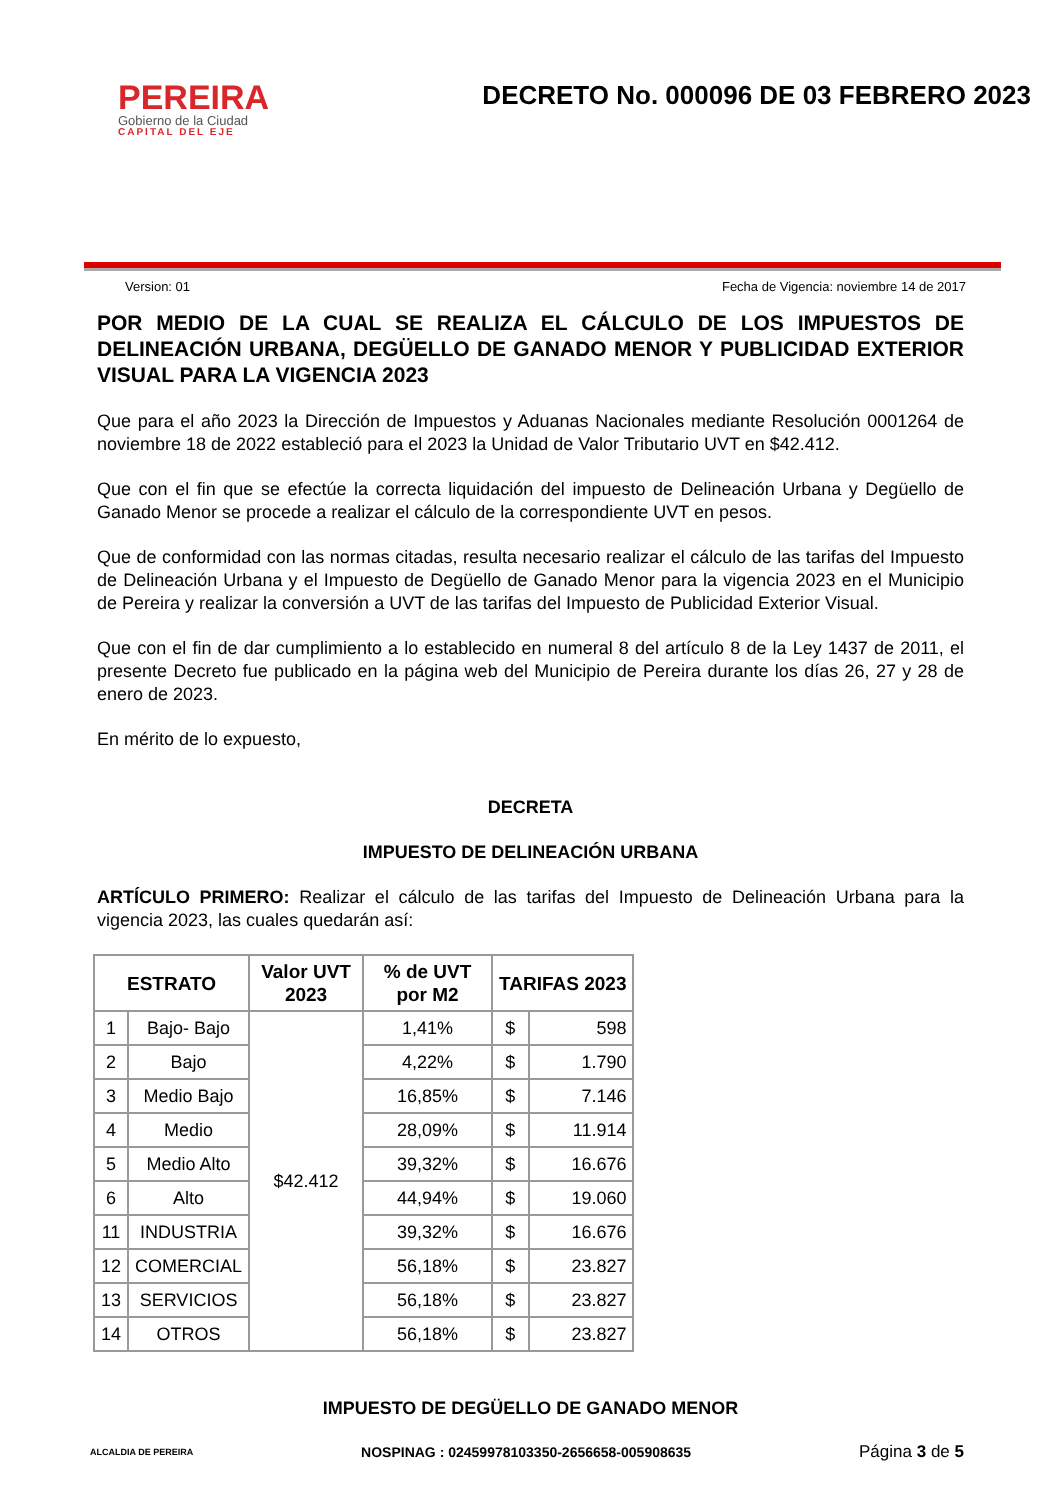PEREIRA
Gobierno de la Ciudad
CAPITAL DEL EJE
DECRETO No. 000096 DE 03 FEBRERO 2023
Version: 01 Fecha de Vigencia: noviembre 14 de 2017
POR MEDIO DE LA CUAL SE REALIZA EL CÁLCULO DE LOS IMPUESTOS DE DELINEACIÓN URBANA, DEGÜELLO DE GANADO MENOR Y PUBLICIDAD EXTERIOR VISUAL PARA LA VIGENCIA 2023
Que para el año 2023 la Dirección de Impuestos y Aduanas Nacionales mediante Resolución 0001264 de noviembre 18 de 2022 estableció para el 2023 la Unidad de Valor Tributario UVT en $42.412.
Que con el fin que se efectúe la correcta liquidación del impuesto de Delineación Urbana y Degüello de Ganado Menor se procede a realizar el cálculo de la correspondiente UVT en pesos.
Que de conformidad con las normas citadas, resulta necesario realizar el cálculo de las tarifas del Impuesto de Delineación Urbana y el Impuesto de Degüello de Ganado Menor para la vigencia 2023 en el Municipio de Pereira y realizar la conversión a UVT de las tarifas del Impuesto de Publicidad Exterior Visual.
Que con el fin de dar cumplimiento a lo establecido en numeral 8 del artículo 8 de la Ley 1437 de 2011, el presente Decreto fue publicado en la página web del Municipio de Pereira durante los días 26, 27 y 28 de enero de 2023.
En mérito de lo expuesto,
DECRETA
IMPUESTO DE DELINEACIÓN URBANA
ARTÍCULO PRIMERO: Realizar el cálculo de las tarifas del Impuesto de Delineación Urbana para la vigencia 2023, las cuales quedarán así:
| ESTRATO | | Valor UVT 2023 | % de UVT por M2 | TARIFAS 2023 | |
| --- | --- | --- | --- | --- | --- |
| 1 | Bajo- Bajo | $42.412 | 1,41% | $ | 598 |
| 2 | Bajo | | 4,22% | $ | 1.790 |
| 3 | Medio Bajo | | 16,85% | $ | 7.146 |
| 4 | Medio | | 28,09% | $ | 11.914 |
| 5 | Medio Alto | | 39,32% | $ | 16.676 |
| 6 | Alto | | 44,94% | $ | 19.060 |
| 11 | INDUSTRIA | | 39,32% | $ | 16.676 |
| 12 | COMERCIAL | | 56,18% | $ | 23.827 |
| 13 | SERVICIOS | | 56,18% | $ | 23.827 |
| 14 | OTROS | | 56,18% | $ | 23.827 |
IMPUESTO DE DEGÜELLO DE GANADO MENOR
ALCALDIA DE PEREIRA NOSPINAG : 02459978103350-2656658-005908635 Página 3 de 5